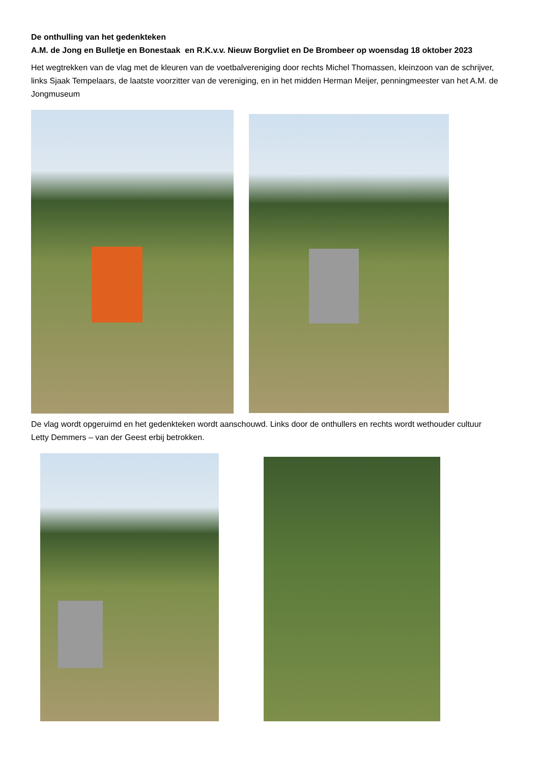De onthulling van het gedenkteken
A.M. de Jong en Bulletje en Bonestaak en R.K.v.v. Nieuw Borgvliet en De Brombeer op woensdag 18 oktober 2023
Het wegtrekken van de vlag met de kleuren van de voetbalvereniging door rechts Michel Thomassen, kleinzoon van de schrijver, links Sjaak Tempelaars, de laatste voorzitter van de vereniging, en in het midden Herman Meijer, penningmeester van het A.M. de Jongmuseum
De vlag wordt opgeruimd en het gedenkteken wordt aanschouwd. Links door de onthullers en rechts wordt wethouder cultuur Letty Demmers – van der Geest erbij betrokken.